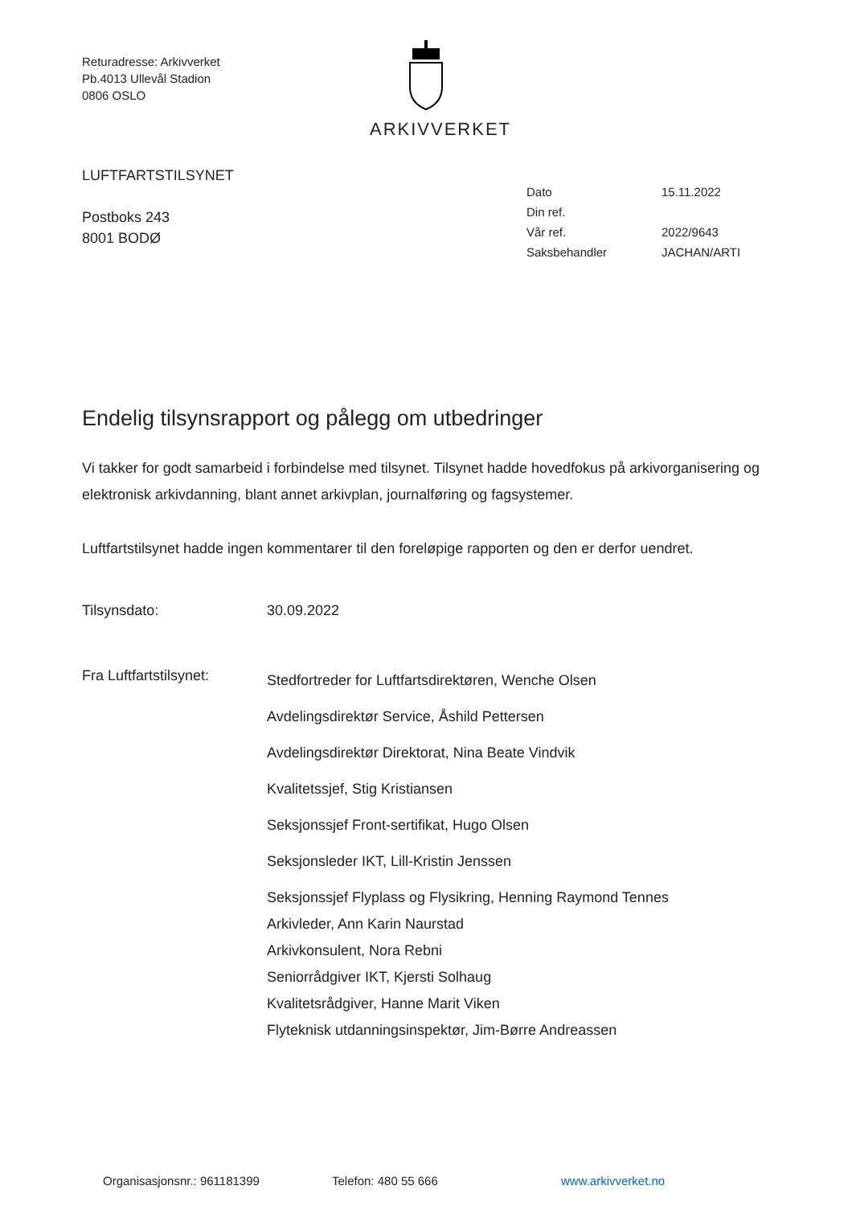Returadresse: Arkivverket
Pb.4013 Ullevål Stadion
0806 OSLO
ARKIVVERKET
LUFTFARTSTILSYNET
Postboks 243
8001 BODØ
| Dato | 15.11.2022 |
| Din ref. | |
| Vår ref. | 2022/9643 |
| Saksbehandler | JACHAN/ARTI |
Endelig tilsynsrapport og pålegg om utbedringer
Vi takker for godt samarbeid i forbindelse med tilsynet. Tilsynet hadde hovedfokus på arkivorganisering og elektronisk arkivdanning, blant annet arkivplan, journalføring og fagsystemer.
Luftfartstilsynet hadde ingen kommentarer til den foreløpige rapporten og den er derfor uendret.
Tilsynsdato: 30.09.2022
Fra Luftfartstilsynet:
Stedfortreder for Luftfartsdirektøren, Wenche Olsen
Avdelingsdirektør Service, Åshild Pettersen
Avdelingsdirektør Direktorat, Nina Beate Vindvik
Kvalitetssjef, Stig Kristiansen
Seksjonssjef Front-sertifikat, Hugo Olsen
Seksjonsleder IKT, Lill-Kristin Jenssen
Seksjonssjef Flyplass og Flysikring, Henning Raymond Tennes
Arkivleder, Ann Karin Naurstad
Arkivkonsulent, Nora Rebni
Seniorrådgiver IKT, Kjersti Solhaug
Kvalitetsrådgiver, Hanne Marit Viken
Flyteknisk utdanningsinspektør, Jim-Børre Andreassen
Organisasjonsnr.: 961181399 Telefon: 480 55 666 www.arkivverket.no